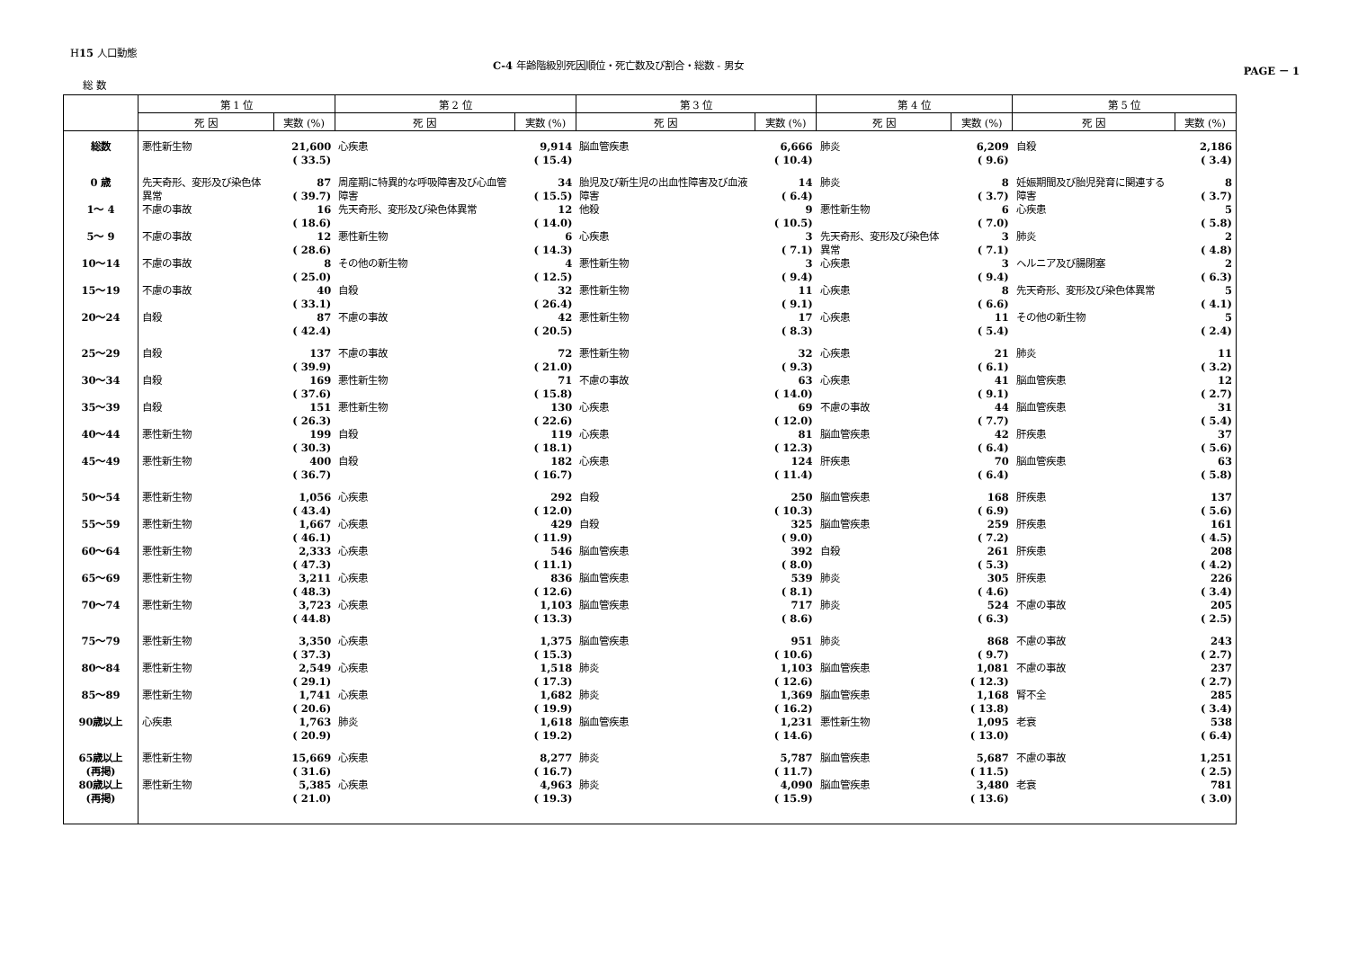H15 人口動態
C-4 年齢階級別死因順位・死亡数及び割合・総数 - 男女
PAGE － 1
総 数
| | 第 1 位 | | 第 2 位 | | 第 3 位 | | 第 4 位 | | 第 5 位 | |
| --- | --- | --- | --- | --- | --- | --- | --- | --- | --- | --- |
| | 死 因 | 実数 (%) | 死 因 | 実数 (%) | 死 因 | 実数 (%) | 死 因 | 実数 (%) | 死 因 | 実数 (%) |
| 総数 | 悪性新生物 | 21,600 ( 33.5) | 心疾患 | 9,914 ( 15.4) | 脳血管疾患 | 6,666 ( 10.4) | 肺炎 | 6,209 ( 9.6) | 自殺 | 2,186 ( 3.4) |
| 0 歳 | 先天奇形、変形及び染色体異常 | 87 ( 39.7) | 周産期に特異的な呼吸障害及び心血管障害 | 34 ( 15.5) | 胎児及び新生児の出血性障害及び血液障害 | 14 ( 6.4) | 肺炎 | 8 ( 3.7) | 妊娠期間及び胎児発育に関連する障害 | 8 ( 3.7) |
| 1～ 4 | 不慮の事故 | 16 ( 18.6) | 先天奇形、変形及び染色体異常 | 12 ( 14.0) | 他殺 | 9 ( 10.5) | 悪性新生物 | 6 ( 7.0) | 心疾患 | 5 ( 5.8) |
| 5～ 9 | 不慮の事故 | 12 ( 28.6) | 悪性新生物 | 6 ( 14.3) | 心疾患 | 3 ( 7.1) | 先天奇形、変形及び染色体異常 | 3 ( 7.1) | 肺炎 | 2 ( 4.8) |
| 10～14 | 不慮の事故 | 8 ( 25.0) | その他の新生物 | 4 ( 12.5) | 悪性新生物 | 3 ( 9.4) | 心疾患 | 3 ( 9.4) | ヘルニア及び腸閉塞 | 2 ( 6.3) |
| 15～19 | 不慮の事故 | 40 ( 33.1) | 自殺 | 32 ( 26.4) | 悪性新生物 | 11 ( 9.1) | 心疾患 | 8 ( 6.6) | 先天奇形、変形及び染色体異常 | 5 ( 4.1) |
| 20～24 | 自殺 | 87 ( 42.4) | 不慮の事故 | 42 ( 20.5) | 悪性新生物 | 17 ( 8.3) | 心疾患 | 11 ( 5.4) | その他の新生物 | 5 ( 2.4) |
| 25～29 | 自殺 | 137 ( 39.9) | 不慮の事故 | 72 ( 21.0) | 悪性新生物 | 32 ( 9.3) | 心疾患 | 21 ( 6.1) | 肺炎 | 11 ( 3.2) |
| 30～34 | 自殺 | 169 ( 37.6) | 悪性新生物 | 71 ( 15.8) | 不慮の事故 | 63 ( 14.0) | 心疾患 | 41 ( 9.1) | 脳血管疾患 | 12 ( 2.7) |
| 35～39 | 自殺 | 151 ( 26.3) | 悪性新生物 | 130 ( 22.6) | 心疾患 | 69 ( 12.0) | 不慮の事故 | 44 ( 7.7) | 脳血管疾患 | 31 ( 5.4) |
| 40～44 | 悪性新生物 | 199 ( 30.3) | 自殺 | 119 ( 18.1) | 心疾患 | 81 ( 12.3) | 脳血管疾患 | 42 ( 6.4) | 肝疾患 | 37 ( 5.6) |
| 45～49 | 悪性新生物 | 400 ( 36.7) | 自殺 | 182 ( 16.7) | 心疾患 | 124 ( 11.4) | 肝疾患 | 70 ( 6.4) | 脳血管疾患 | 63 ( 5.8) |
| 50～54 | 悪性新生物 | 1,056 ( 43.4) | 心疾患 | 292 ( 12.0) | 自殺 | 250 ( 10.3) | 脳血管疾患 | 168 ( 6.9) | 肝疾患 | 137 ( 5.6) |
| 55～59 | 悪性新生物 | 1,667 ( 46.1) | 心疾患 | 429 ( 11.9) | 自殺 | 325 ( 9.0) | 脳血管疾患 | 259 ( 7.2) | 肝疾患 | 161 ( 4.5) |
| 60～64 | 悪性新生物 | 2,333 ( 47.3) | 心疾患 | 546 ( 11.1) | 脳血管疾患 | 392 ( 8.0) | 自殺 | 261 ( 5.3) | 肝疾患 | 208 ( 4.2) |
| 65～69 | 悪性新生物 | 3,211 ( 48.3) | 心疾患 | 836 ( 12.6) | 脳血管疾患 | 539 ( 8.1) | 肺炎 | 305 ( 4.6) | 肝疾患 | 226 ( 3.4) |
| 70～74 | 悪性新生物 | 3,723 ( 44.8) | 心疾患 | 1,103 ( 13.3) | 脳血管疾患 | 717 ( 8.6) | 肺炎 | 524 ( 6.3) | 不慮の事故 | 205 ( 2.5) |
| 75～79 | 悪性新生物 | 3,350 ( 37.3) | 心疾患 | 1,375 ( 15.3) | 脳血管疾患 | 951 ( 10.6) | 肺炎 | 868 ( 9.7) | 不慮の事故 | 243 ( 2.7) |
| 80～84 | 悪性新生物 | 2,549 ( 29.1) | 心疾患 | 1,518 ( 17.3) | 肺炎 | 1,103 ( 12.6) | 脳血管疾患 | 1,081 ( 12.3) | 不慮の事故 | 237 ( 2.7) |
| 85～89 | 悪性新生物 | 1,741 ( 20.6) | 心疾患 | 1,682 ( 19.9) | 肺炎 | 1,369 ( 16.2) | 脳血管疾患 | 1,168 ( 13.8) | 腎不全 | 285 ( 3.4) |
| 90歳以上 | 心疾患 | 1,763 ( 20.9) | 肺炎 | 1,618 ( 19.2) | 脳血管疾患 | 1,231 ( 14.6) | 悪性新生物 | 1,095 ( 13.0) | 老衰 | 538 ( 6.4) |
| 65歳以上 (再掲) | 悪性新生物 | 15,669 ( 31.6) | 心疾患 | 8,277 ( 16.7) | 肺炎 | 5,787 ( 11.7) | 脳血管疾患 | 5,687 ( 11.5) | 不慮の事故 | 1,251 ( 2.5) |
| 80歳以上 (再掲) | 悪性新生物 | 5,385 ( 21.0) | 心疾患 | 4,963 ( 19.3) | 肺炎 | 4,090 ( 15.9) | 脳血管疾患 | 3,480 ( 13.6) | 老衰 | 781 ( 3.0) |